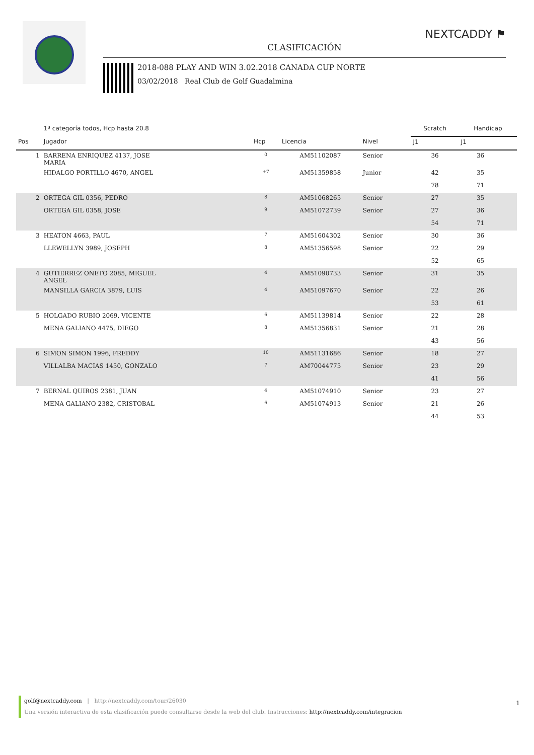NEXTCADDY ⚑
CLASIFICACIÓN
2018-088 PLAY AND WIN 3.02.2018 CANADA CUP NORTE
03/02/2018 Real Club de Golf Guadalmina
| | 1ª categoría todos, Hcp hasta 20.8 | | | | | Scratch | Handicap | |
| --- | --- | --- | --- | --- | --- | --- | --- | --- |
| Pos | Jugador | Hcp | Licencia | Nivel | | J1 | J1 | |
| 1 | BARRENA ENRIQUEZ 4137, JOSE MARIA | 0 | AM51102087 | Senior | | 36 | 36 | |
| | HIDALGO PORTILLO 4670, ANGEL | +7 | AM51359858 | Junior | | 42 | 35 | |
| | | | | | | 78 | 71 | |
| 2 | ORTEGA GIL 0356, PEDRO | 8 | AM51068265 | Senior | | 27 | 35 | |
| | ORTEGA GIL 0358, JOSE | 9 | AM51072739 | Senior | | 27 | 36 | |
| | | | | | | 54 | 71 | |
| 3 | HEATON 4663, PAUL | 7 | AM51604302 | Senior | | 30 | 36 | |
| | LLEWELLYN 3989, JOSEPH | 8 | AM51356598 | Senior | | 22 | 29 | |
| | | | | | | 52 | 65 | |
| 4 | GUTIERREZ ONETO 2085, MIGUEL ANGEL | 4 | AM51090733 | Senior | | 31 | 35 | |
| | MANSILLA GARCIA 3879, LUIS | 4 | AM51097670 | Senior | | 22 | 26 | |
| | | | | | | 53 | 61 | |
| 5 | HOLGADO RUBIO 2069, VICENTE | 6 | AM51139814 | Senior | | 22 | 28 | |
| | MENA GALIANO 4475, DIEGO | 8 | AM51356831 | Senior | | 21 | 28 | |
| | | | | | | 43 | 56 | |
| 6 | SIMON SIMON 1996, FREDDY | 10 | AM51131686 | Senior | | 18 | 27 | |
| | VILLALBA MACIAS 1450, GONZALO | 7 | AM70044775 | Senior | | 23 | 29 | |
| | | | | | | 41 | 56 | |
| 7 | BERNAL QUIROS 2381, JUAN | 4 | AM51074910 | Senior | | 23 | 27 | |
| | MENA GALIANO 2382, CRISTOBAL | 6 | AM51074913 | Senior | | 21 | 26 | |
| | | | | | | 44 | 53 | |
golf@nextcaddy.com | http://nextcaddy.com/tour/26030
Una versión interactiva de esta clasificación puede consultarse desde la web del club. Instrucciones: http://nextcaddy.com/integracion
1